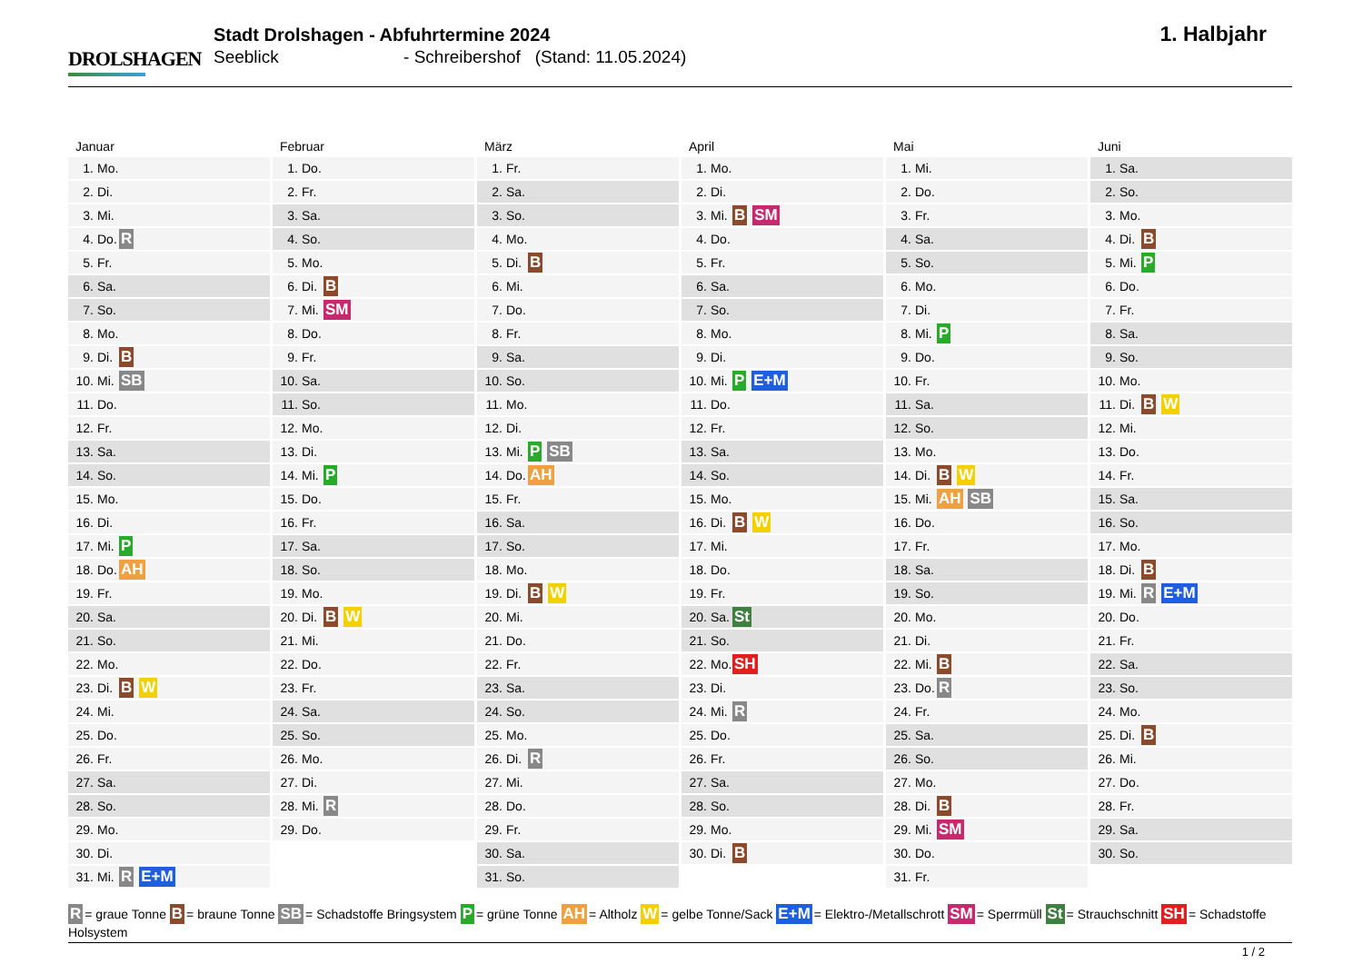DROLSHAGEN
Stadt Drolshagen - Abfuhrtermine 2024
Seeblick - Schreibershof (Stand: 11.05.2024)
1. Halbjahr
Januar
| 1. | Mo. | |
| 2. | Di. | |
| 3. | Mi. | |
| 4. | Do. | R |
| 5. | Fr. | |
| 6. | Sa. | |
| 7. | So. | |
| 8. | Mo. | |
| 9. | Di. | B |
| 10. | Mi. | SB |
| 11. | Do. | |
| 12. | Fr. | |
| 13. | Sa. | |
| 14. | So. | |
| 15. | Mo. | |
| 16. | Di. | |
| 17. | Mi. | P |
| 18. | Do. | AH |
| 19. | Fr. | |
| 20. | Sa. | |
| 21. | So. | |
| 22. | Mo. | |
| 23. | Di. | B W |
| 24. | Mi. | |
| 25. | Do. | |
| 26. | Fr. | |
| 27. | Sa. | |
| 28. | So. | |
| 29. | Mo. | |
| 30. | Di. | |
| 31. | Mi. | R E+M |
Februar
| 1. | Do. | |
| 2. | Fr. | |
| 3. | Sa. | |
| 4. | So. | |
| 5. | Mo. | |
| 6. | Di. | B |
| 7. | Mi. | SM |
| 8. | Do. | |
| 9. | Fr. | |
| 10. | Sa. | |
| 11. | So. | |
| 12. | Mo. | |
| 13. | Di. | |
| 14. | Mi. | P |
| 15. | Do. | |
| 16. | Fr. | |
| 17. | Sa. | |
| 18. | So. | |
| 19. | Mo. | |
| 20. | Di. | B W |
| 21. | Mi. | |
| 22. | Do. | |
| 23. | Fr. | |
| 24. | Sa. | |
| 25. | So. | |
| 26. | Mo. | |
| 27. | Di. | |
| 28. | Mi. | R |
| 29. | Do. | |
März
| 1. | Fr. | |
| 2. | Sa. | |
| 3. | So. | |
| 4. | Mo. | |
| 5. | Di. | B |
| 6. | Mi. | |
| 7. | Do. | |
| 8. | Fr. | |
| 9. | Sa. | |
| 10. | So. | |
| 11. | Mo. | |
| 12. | Di. | |
| 13. | Mi. | P SB |
| 14. | Do. | AH |
| 15. | Fr. | |
| 16. | Sa. | |
| 17. | So. | |
| 18. | Mo. | |
| 19. | Di. | B W |
| 20. | Mi. | |
| 21. | Do. | |
| 22. | Fr. | |
| 23. | Sa. | |
| 24. | So. | |
| 25. | Mo. | |
| 26. | Di. | R |
| 27. | Mi. | |
| 28. | Do. | |
| 29. | Fr. | |
| 30. | Sa. | |
| 31. | So. | |
April
| 1. | Mo. | |
| 2. | Di. | |
| 3. | Mi. | B SM |
| 4. | Do. | |
| 5. | Fr. | |
| 6. | Sa. | |
| 7. | So. | |
| 8. | Mo. | |
| 9. | Di. | |
| 10. | Mi. | P E+M |
| 11. | Do. | |
| 12. | Fr. | |
| 13. | Sa. | |
| 14. | So. | |
| 15. | Mo. | |
| 16. | Di. | B W |
| 17. | Mi. | |
| 18. | Do. | |
| 19. | Fr. | |
| 20. | Sa. | St |
| 21. | So. | |
| 22. | Mo. | SH |
| 23. | Di. | |
| 24. | Mi. | R |
| 25. | Do. | |
| 26. | Fr. | |
| 27. | Sa. | |
| 28. | So. | |
| 29. | Mo. | |
| 30. | Di. | B |
Mai
| 1. | Mi. | |
| 2. | Do. | |
| 3. | Fr. | |
| 4. | Sa. | |
| 5. | So. | |
| 6. | Mo. | |
| 7. | Di. | |
| 8. | Mi. | P |
| 9. | Do. | |
| 10. | Fr. | |
| 11. | Sa. | |
| 12. | So. | |
| 13. | Mo. | |
| 14. | Di. | B W |
| 15. | Mi. | AH SB |
| 16. | Do. | |
| 17. | Fr. | |
| 18. | Sa. | |
| 19. | So. | |
| 20. | Mo. | |
| 21. | Di. | |
| 22. | Mi. | B |
| 23. | Do. | R |
| 24. | Fr. | |
| 25. | Sa. | |
| 26. | So. | |
| 27. | Mo. | |
| 28. | Di. | B |
| 29. | Mi. | SM |
| 30. | Do. | |
| 31. | Fr. | |
Juni
| 1. | Sa. | |
| 2. | So. | |
| 3. | Mo. | |
| 4. | Di. | B |
| 5. | Mi. | P |
| 6. | Do. | |
| 7. | Fr. | |
| 8. | Sa. | |
| 9. | So. | |
| 10. | Mo. | |
| 11. | Di. | B W |
| 12. | Mi. | |
| 13. | Do. | |
| 14. | Fr. | |
| 15. | Sa. | |
| 16. | So. | |
| 17. | Mo. | |
| 18. | Di. | B |
| 19. | Mi. | R E+M |
| 20. | Do. | |
| 21. | Fr. | |
| 22. | Sa. | |
| 23. | So. | |
| 24. | Mo. | |
| 25. | Di. | B |
| 26. | Mi. | |
| 27. | Do. | |
| 28. | Fr. | |
| 29. | Sa. | |
| 30. | So. | |
R = graue Tonne B = braune Tonne SB = Schadstoffe Bringsystem P = grüne Tonne AH = Altholz W = gelbe Tonne/Sack E+M = Elektro-/Metallschrott SM = Sperrmüll St = Strauchschnitt SH = Schadstoffe Holsystem
1 / 2